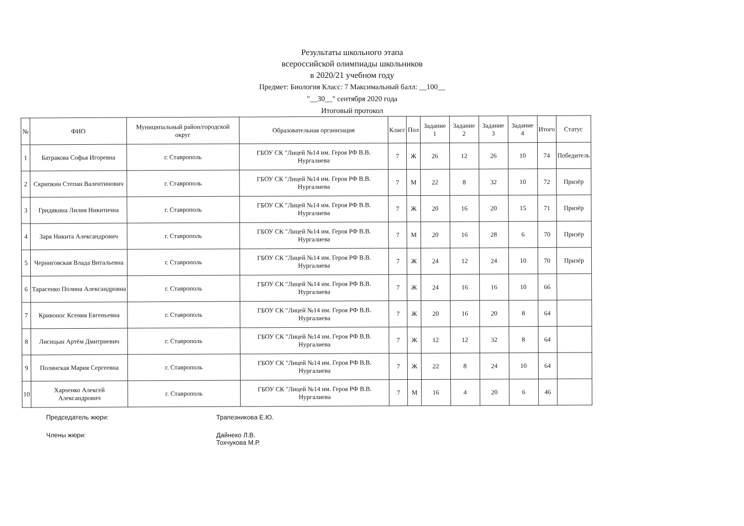Результаты школьного этапа
всероссийской олимпиады школьников
в 2020/21 учебном году
Предмет: Биология Класс: 7 Максимальный балл: __100__
"__30__" сентября 2020 года
Итоговый протокол
| № | ФИО | Муниципальный район/городской округ | Образовательная организация | Класс | Пол | Задание 1 | Задание 2 | Задание 3 | Задание 4 | Итого | Статус |
| --- | --- | --- | --- | --- | --- | --- | --- | --- | --- | --- | --- |
| 1 | Батракова Софья Игоревна | г. Ставрополь | ГБОУ СК "Лицей №14 им. Героя РФ В.В. Нургалиева | 7 | Ж | 26 | 12 | 26 | 10 | 74 | Победитель |
| 2 | Скрипкин Степан Валентинович | г. Ставрополь | ГБОУ СК "Лицей №14 им. Героя РФ В.В. Нургалиева | 7 | М | 22 | 8 | 32 | 10 | 72 | Призёр |
| 3 | Гридякина Лилия Никитична | г. Ставрополь | ГБОУ СК "Лицей №14 им. Героя РФ В.В. Нургалиева | 7 | Ж | 20 | 16 | 20 | 15 | 71 | Призёр |
| 4 | Заря Никита Александрович | г. Ставрополь | ГБОУ СК "Лицей №14 им. Героя РФ В.В. Нургалиева | 7 | М | 20 | 16 | 28 | 6 | 70 | Призёр |
| 5 | Черниговская Влада Витальевна | г. Ставрополь | ГБОУ СК "Лицей №14 им. Героя РФ В.В. Нургалиева | 7 | Ж | 24 | 12 | 24 | 10 | 70 | Призёр |
| 6 | Тарасенко Полина Александровна | г. Ставрополь | ГБОУ СК "Лицей №14 им. Героя РФ В.В. Нургалиева | 7 | Ж | 24 | 16 | 16 | 10 | 66 | |
| 7 | Кривонос Ксения Евгеньевна | г. Ставрополь | ГБОУ СК "Лицей №14 им. Героя РФ В.В. Нургалиева | 7 | Ж | 20 | 16 | 20 | 8 | 64 | |
| 8 | Лисицын Артём Дмитриевич | г. Ставрополь | ГБОУ СК "Лицей №14 им. Героя РФ В.В. Нургалиева | 7 | Ж | 12 | 12 | 32 | 8 | 64 | |
| 9 | Полянская Мария Сергеевна | г. Ставрополь | ГБОУ СК "Лицей №14 им. Героя РФ В.В. Нургалиева | 7 | Ж | 22 | 8 | 24 | 10 | 64 | |
| 10 | Харченко Алексей Александрович | г. Ставрополь | ГБОУ СК "Лицей №14 им. Героя РФ В.В. Нургалиева | 7 | М | 16 | 4 | 20 | 6 | 46 | |
Председатель жюри: Трапезникова Е.Ю.
Члены жюри: Дайнеко Л.В.
Тохчукова М.Р.